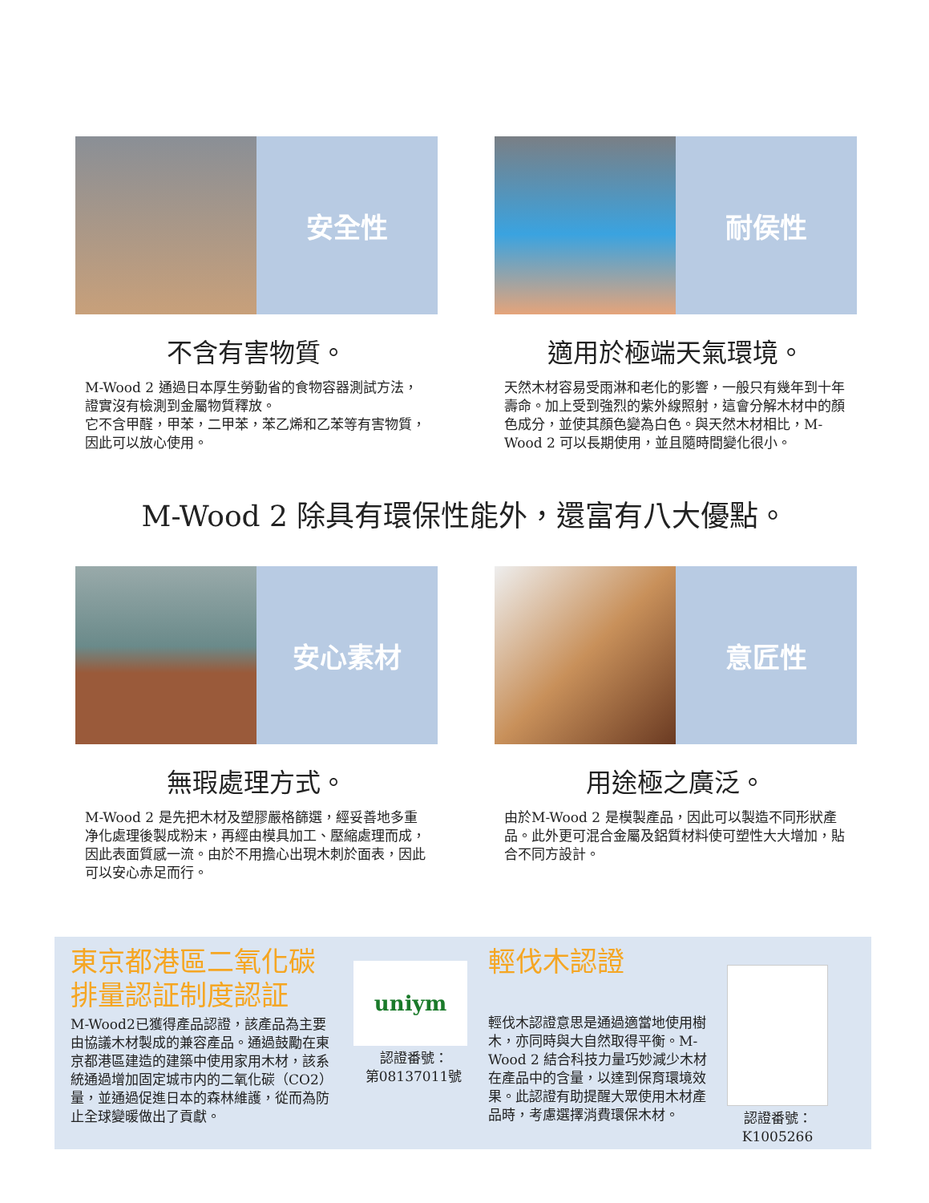安全性
不含有害物質。
M-Wood 2 通過日本厚生勞動省的食物容器測試方法，證實沒有檢測到金屬物質釋放。
它不含甲醛，甲苯，二甲苯，苯乙烯和乙苯等有害物質，因此可以放心使用。
耐侯性
適用於極端天氣環境。
天然木材容易受雨淋和老化的影響，一般只有幾年到十年壽命。加上受到強烈的紫外線照射，這會分解木材中的顏色成分，並使其顏色變為白色。與天然木材相比，M-Wood 2 可以長期使用，並且隨時間變化很小。
M-Wood 2 除具有環保性能外，還富有八大優點。
安心素材
無瑕處理方式。
M-Wood 2 是先把木材及塑膠嚴格篩選，經妥善地多重净化處理後製成粉末，再經由模具加工、壓縮處理而成，因此表面質感一流。由於不用擔心出現木刺於面表，因此可以安心赤足而行。
意匠性
用途極之廣泛。
由於M-Wood 2 是模製產品，因此可以製造不同形狀產品。此外更可混合金屬及鋁質材料使可塑性大大增加，貼合不同方設計。
東京都港區二氧化碳排量認証制度認証
M-Wood2已獲得產品認證，該產品為主要由協議木材製成的兼容產品。通過鼓勵在東京都港區建造的建築中使用家用木材，該系統通過增加固定城市内的二氧化碳（CO2）量，並通過促進日本的森林維護，從而為防止全球變暖做出了貢獻。
uniym
認證番號：
第08137011號
輕伐木認證
輕伐木認證意思是通過適當地使用樹木，亦同時與大自然取得平衡。M-Wood 2 結合科技力量巧妙減少木材在產品中的含量，以達到保育環境效果。此認證有助提醒大眾使用木材產品時，考慮選擇消費環保木材。
認證番號：
K1005266